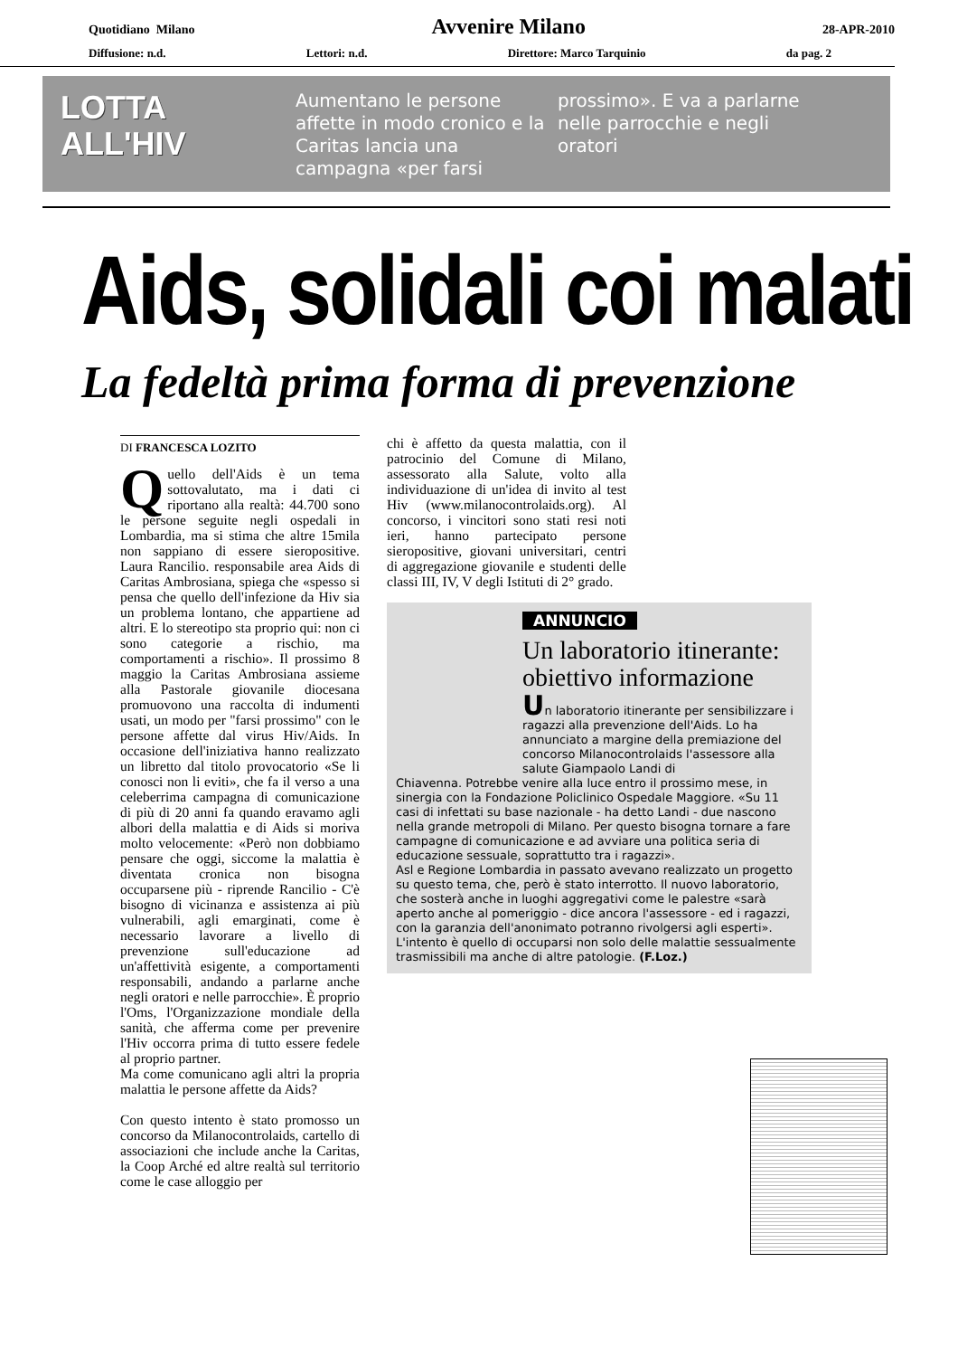Quotidiano Milano Avvenire Milano 28-APR-2010
Diffusione: n.d. Lettori: n.d. Direttore: Marco Tarquinio da pag. 2
LOTTA
ALL'HIV
Aumentano le persone affette in modo cronico e la Caritas lancia una campagna «per farsi
prossimo». E va a parlarne nelle parrocchie e negli oratori
Aids, solidali coi malati
La fedeltà prima forma di prevenzione
DI FRANCESCA LOZITO
Quello dell'Aids è un tema sottovalutato, ma i dati ci riportano alla realtà: 44.700 sono le persone seguite negli ospedali in Lombardia, ma si stima che altre 15mila non sappiano di essere sieropositive. Laura Rancilio. responsabile area Aids di Caritas Ambrosiana, spiega che «spesso si pensa che quello dell'infezione da Hiv sia un problema lontano, che appartiene ad altri. E lo stereotipo sta proprio qui: non ci sono categorie a rischio, ma comportamenti a rischio». Il prossimo 8 maggio la Caritas Ambrosiana assieme alla Pastorale giovanile diocesana promuovono una raccolta di indumenti usati, un modo per "farsi prossimo" con le persone affette dal virus Hiv/Aids. In occasione dell'iniziativa hanno realizzato un libretto dal titolo provocatorio «Se li conosci non li eviti», che fa il verso a una celeberrima campagna di comunicazione di più di 20 anni fa quando eravamo agli albori della malattia e di Aids si moriva molto velocemente: «Però non dobbiamo pensare che oggi, siccome la malattia è diventata cronica non bisogna occuparsene più - riprende Rancilio - C'è bisogno di vicinanza e assistenza ai più vulnerabili, agli emarginati, come è necessario lavorare a livello di prevenzione sull'educazione ad un'affettività esigente, a comportamenti responsabili, andando a parlarne anche negli oratori e nelle parrocchie». È proprio l'Oms, l'Organizzazione mondiale della sanità, che afferma come per prevenire l'Hiv occorra prima di tutto essere fedele al proprio partner.
Ma come comunicano agli altri la propria malattia le persone affette da Aids?
Con questo intento è stato promosso un concorso da Milanocontrolaids, cartello di associazioni che include anche la Caritas, la Coop Arché ed altre realtà sul territorio come le case alloggio per
chi è affetto da questa malattia, con il patrocinio del Comune di Milano, assessorato alla Salute, volto alla individuazione di un'idea di invito al test Hiv (www.milanocontrolaids.org). Al concorso, i vincitori sono stati resi noti ieri, hanno partecipato persone sieropositive, giovani universitari, centri di aggregazione giovanile e studenti delle classi III, IV, V degli Istituti di 2° grado.
ANNUNCIO
Un laboratorio itinerante: obiettivo informazione
Un laboratorio itinerante per sensibilizzare i ragazzi alla prevenzione dell'Aids. Lo ha annunciato a margine della premiazione del concorso Milanocontrolaids l'assessore alla salute Giampaolo Landi di
Chiavenna. Potrebbe venire alla luce entro il prossimo mese, in sinergia con la Fondazione Policlinico Ospedale Maggiore. «Su 11 casi di infettati su base nazionale - ha detto Landi - due nascono nella grande metropoli di Milano. Per questo bisogna tornare a fare campagne di comunicazione e ad avviare una politica seria di educazione sessuale, soprattutto tra i ragazzi».
Asl e Regione Lombardia in passato avevano realizzato un progetto su questo tema, che, però è stato interrotto. Il nuovo laboratorio, che sosterà anche in luoghi aggregativi come le palestre «sarà aperto anche al pomeriggio - dice ancora l'assessore - ed i ragazzi, con la garanzia dell'anonimato potranno rivolgersi agli esperti». L'intento è quello di occuparsi non solo delle malattie sessualmente trasmissibili ma anche di altre patologie. (F.Loz.)